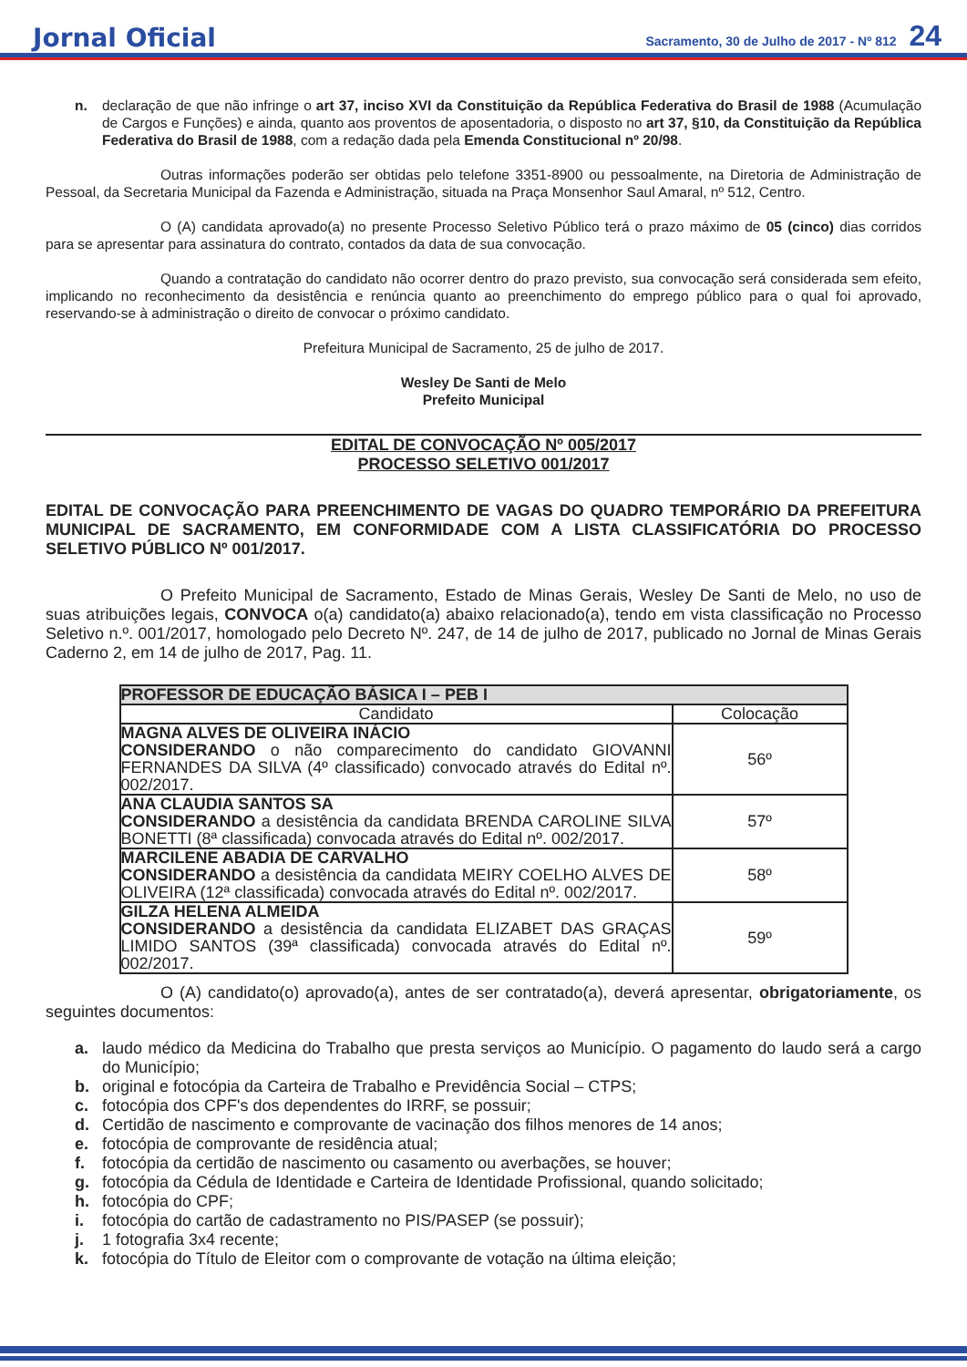Jornal Oficial Sacramento, 30 de Julho de 2017 - Nº 812 24
n. declaração de que não infringe o art 37, inciso XVI da Constituição da República Federativa do Brasil de 1988 (Acumulação de Cargos e Funções) e ainda, quanto aos proventos de aposentadoria, o disposto no art 37, §10, da Constituição da República Federativa do Brasil de 1988, com a redação dada pela Emenda Constitucional nº 20/98.
Outras informações poderão ser obtidas pelo telefone 3351-8900 ou pessoalmente, na Diretoria de Administração de Pessoal, da Secretaria Municipal da Fazenda e Administração, situada na Praça Monsenhor Saul Amaral, nº 512, Centro.
O (A) candidata aprovado(a) no presente Processo Seletivo Público terá o prazo máximo de 05 (cinco) dias corridos para se apresentar para assinatura do contrato, contados da data de sua convocação.
Quando a contratação do candidato não ocorrer dentro do prazo previsto, sua convocação será considerada sem efeito, implicando no reconhecimento da desistência e renúncia quanto ao preenchimento do emprego público para o qual foi aprovado, reservando-se à administração o direito de convocar o próximo candidato.
Prefeitura Municipal de Sacramento, 25 de julho de 2017.
Wesley De Santi de Melo
Prefeito Municipal
EDITAL DE CONVOCAÇÃO Nº 005/2017
PROCESSO SELETIVO 001/2017
EDITAL DE CONVOCAÇÃO PARA PREENCHIMENTO DE VAGAS DO QUADRO TEMPORÁRIO DA PREFEITURA MUNICIPAL DE SACRAMENTO, EM CONFORMIDADE COM A LISTA CLASSIFICATÓRIA DO PROCESSO SELETIVO PÚBLICO Nº 001/2017.
O Prefeito Municipal de Sacramento, Estado de Minas Gerais, Wesley De Santi de Melo, no uso de suas atribuições legais, CONVOCA o(a) candidato(a) abaixo relacionado(a), tendo em vista classificação no Processo Seletivo n.º. 001/2017, homologado pelo Decreto Nº. 247, de 14 de julho de 2017, publicado no Jornal de Minas Gerais Caderno 2, em 14 de julho de 2017, Pag. 11.
| PROFESSOR DE EDUCAÇÃO BÁSICA I – PEB I | |
| --- | --- |
| Candidato | Colocação |
| MAGNA ALVES DE OLIVEIRA INÁCIO CONSIDERANDO o não comparecimento do candidato GIOVANNI FERNANDES DA SILVA (4º classificado) convocado através do Edital nº. 002/2017. | 56º |
| ANA CLAUDIA SANTOS SA CONSIDERANDO a desistência da candidata BRENDA CAROLINE SILVA BONETTI (8ª classificada) convocada através do Edital nº. 002/2017. | 57º |
| MARCILENE ABADIA DE CARVALHO CONSIDERANDO a desistência da candidata MEIRY COELHO ALVES DE OLIVEIRA (12ª classificada) convocada através do Edital nº. 002/2017. | 58º |
| GILZA HELENA ALMEIDA CONSIDERANDO a desistência da candidata ELIZABET DAS GRAÇAS LIMIDO SANTOS (39ª classificada) convocada através do Edital nº. 002/2017. | 59º |
O (A) candidato(o) aprovado(a), antes de ser contratado(a), deverá apresentar, obrigatoriamente, os seguintes documentos:
a. laudo médico da Medicina do Trabalho que presta serviços ao Município. O pagamento do laudo será a cargo do Município;
b. original e fotocópia da Carteira de Trabalho e Previdência Social – CTPS;
c. fotocópia dos CPF's dos dependentes do IRRF, se possuir;
d. Certidão de nascimento e comprovante de vacinação dos filhos menores de 14 anos;
e. fotocópia de comprovante de residência atual;
f. fotocópia da certidão de nascimento ou casamento ou averbações, se houver;
g. fotocópia da Cédula de Identidade e Carteira de Identidade Profissional, quando solicitado;
h. fotocópia do CPF;
i. fotocópia do cartão de cadastramento no PIS/PASEP (se possuir);
j. 1 fotografia 3x4 recente;
k. fotocópia do Título de Eleitor com o comprovante de votação na última eleição;